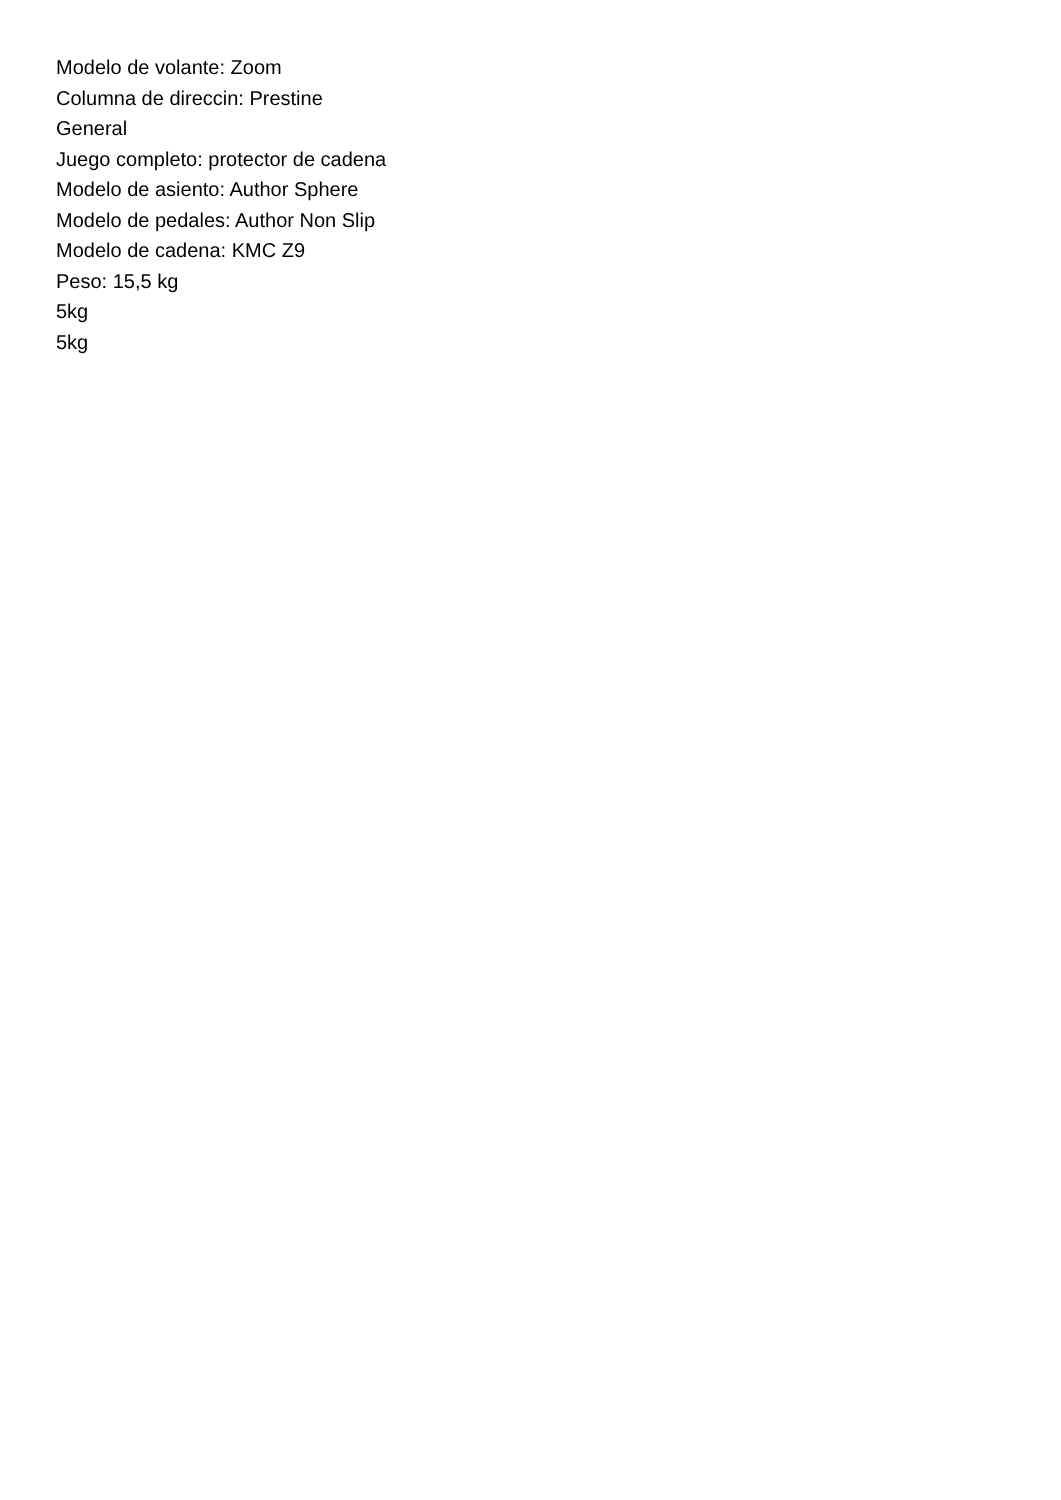Modelo de volante: Zoom
Columna de direccin: Prestine
General
Juego completo: protector de cadena
Modelo de asiento: Author Sphere
Modelo de pedales: Author Non Slip
Modelo de cadena: KMC Z9
Peso: 15,5 kg
5kg
5kg